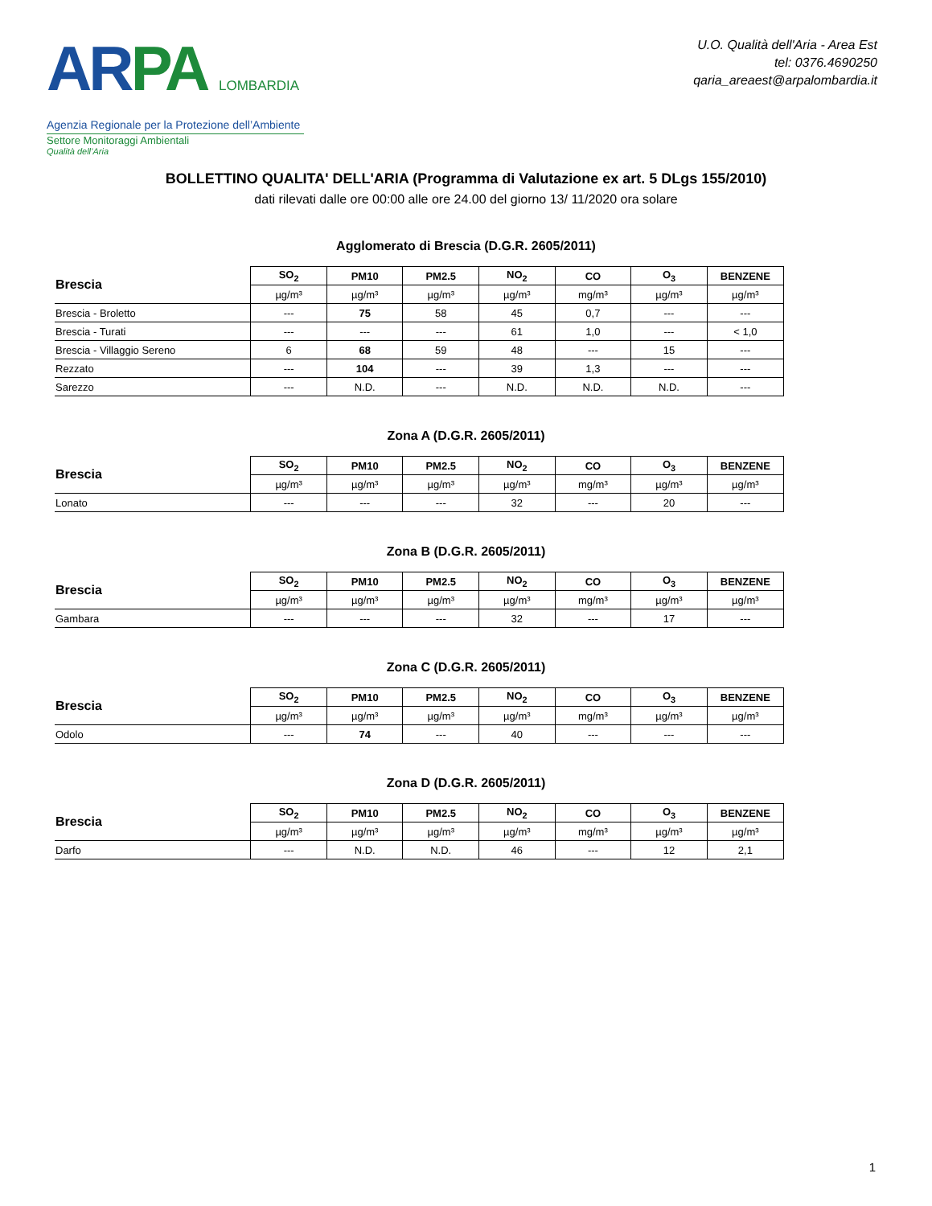ARPA LOMBARDIA
Agenzia Regionale per la Protezione dell’Ambiente
Settore Monitoraggi Ambientali
Qualità dell’Aria
U.O. Qualità dell'Aria - Area Est
tel: 0376.4690250
qaria_areaest@arpalombardia.it
BOLLETTINO QUALITA' DELL'ARIA (Programma di Valutazione ex art. 5 DLgs 155/2010)
dati rilevati dalle ore 00:00 alle ore 24.00 del giorno 13/ 11/2020 ora solare
Agglomerato di Brescia (D.G.R. 2605/2011)
| Brescia | SO<sub>2</sub> | PM10 | PM2.5 | NO<sub>2</sub> | CO | O<sub>3</sub> | BENZENE |
| --- | --- | --- | --- | --- | --- | --- | --- |
| | µg/m³ | µg/m³ | µg/m³ | µg/m³ | mg/m³ | µg/m³ | µg/m³ |
| Brescia - Broletto | --- | 75 | 58 | 45 | 0,7 | --- | --- |
| Brescia - Turati | --- | --- | --- | 61 | 1,0 | --- | < 1,0 |
| Brescia - Villaggio Sereno | 6 | 68 | 59 | 48 | --- | 15 | --- |
| Rezzato | --- | 104 | --- | 39 | 1,3 | --- | --- |
| Sarezzo | --- | N.D. | --- | N.D. | N.D. | N.D. | --- |
Zona A (D.G.R. 2605/2011)
| Brescia | SO<sub>2</sub> | PM10 | PM2.5 | NO<sub>2</sub> | CO | O<sub>3</sub> | BENZENE |
| --- | --- | --- | --- | --- | --- | --- | --- |
| | µg/m³ | µg/m³ | µg/m³ | µg/m³ | mg/m³ | µg/m³ | µg/m³ |
| Lonato | --- | --- | --- | 32 | --- | 20 | --- |
Zona B (D.G.R. 2605/2011)
| Brescia | SO<sub>2</sub> | PM10 | PM2.5 | NO<sub>2</sub> | CO | O<sub>3</sub> | BENZENE |
| --- | --- | --- | --- | --- | --- | --- | --- |
| | µg/m³ | µg/m³ | µg/m³ | µg/m³ | mg/m³ | µg/m³ | µg/m³ |
| Gambara | --- | --- | --- | 32 | --- | 17 | --- |
Zona C (D.G.R. 2605/2011)
| Brescia | SO<sub>2</sub> | PM10 | PM2.5 | NO<sub>2</sub> | CO | O<sub>3</sub> | BENZENE |
| --- | --- | --- | --- | --- | --- | --- | --- |
| | µg/m³ | µg/m³ | µg/m³ | µg/m³ | mg/m³ | µg/m³ | µg/m³ |
| Odolo | --- | 74 | --- | 40 | --- | --- | --- |
Zona D (D.G.R. 2605/2011)
| Brescia | SO<sub>2</sub> | PM10 | PM2.5 | NO<sub>2</sub> | CO | O<sub>3</sub> | BENZENE |
| --- | --- | --- | --- | --- | --- | --- | --- |
| | µg/m³ | µg/m³ | µg/m³ | µg/m³ | mg/m³ | µg/m³ | µg/m³ |
| Darfo | --- | N.D. | N.D. | 46 | --- | 12 | 2,1 |
1